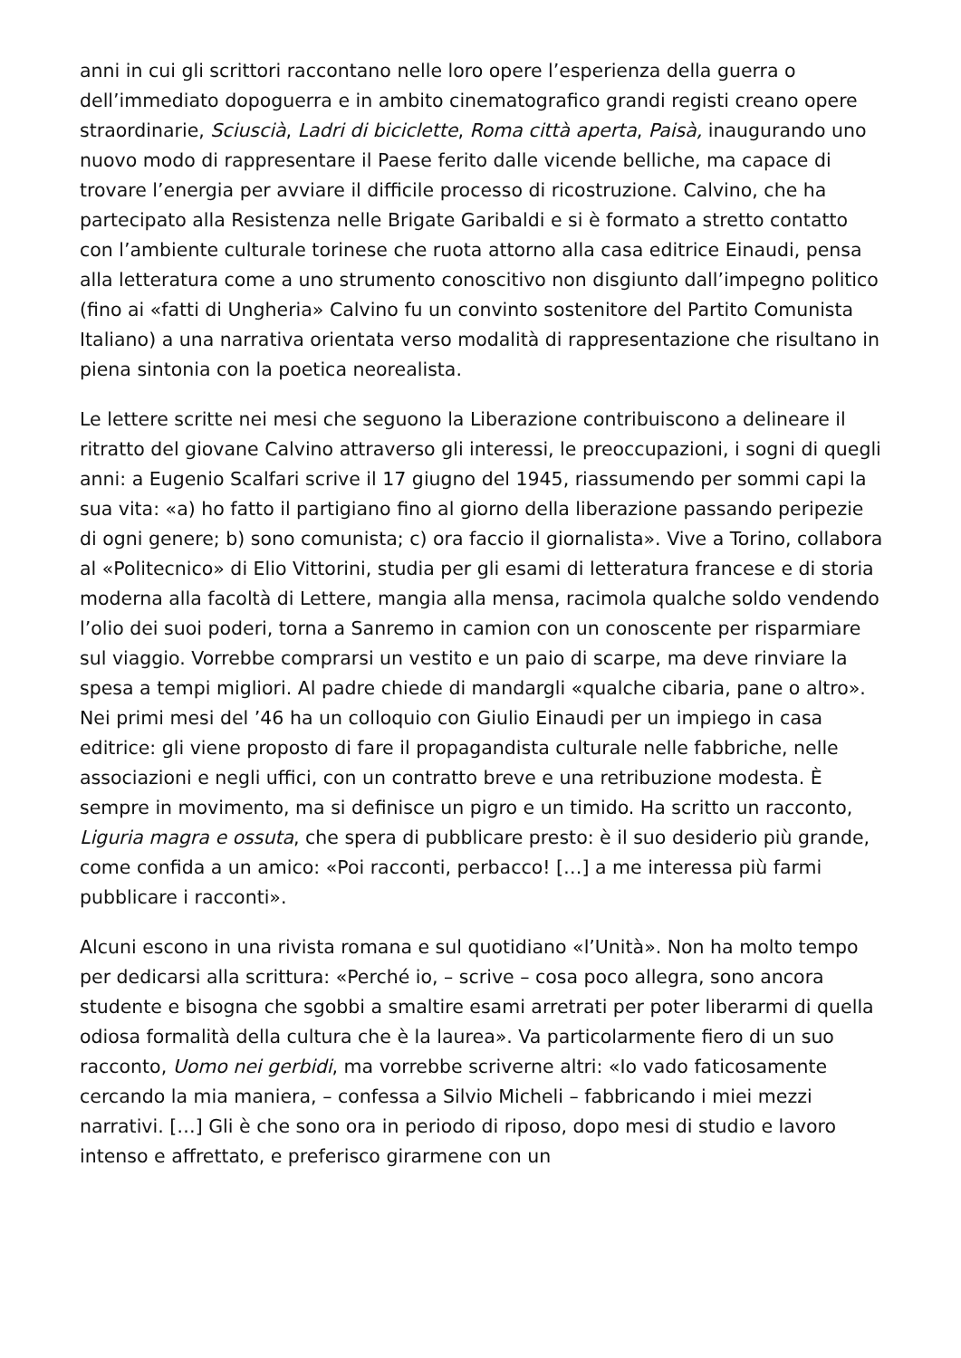anni in cui gli scrittori raccontano nelle loro opere l’esperienza della guerra o dell’immediato dopoguerra e in ambito cinematografico grandi registi creano opere straordinarie, Sciuscià, Ladri di biciclette, Roma città aperta, Paisà, inaugurando uno nuovo modo di rappresentare il Paese ferito dalle vicende belliche, ma capace di trovare l’energia per avviare il difficile processo di ricostruzione. Calvino, che ha partecipato alla Resistenza nelle Brigate Garibaldi e si è formato a stretto contatto con l’ambiente culturale torinese che ruota attorno alla casa editrice Einaudi, pensa alla letteratura come a uno strumento conoscitivo non disgiunto dall’impegno politico (fino ai «fatti di Ungheria» Calvino fu un convinto sostenitore del Partito Comunista Italiano) a una narrativa orientata verso modalità di rappresentazione che risultano in piena sintonia con la poetica neorealista.
Le lettere scritte nei mesi che seguono la Liberazione contribuiscono a delineare il ritratto del giovane Calvino attraverso gli interessi, le preoccupazioni, i sogni di quegli anni: a Eugenio Scalfari scrive il 17 giugno del 1945, riassumendo per sommi capi la sua vita: «a) ho fatto il partigiano fino al giorno della liberazione passando peripezie di ogni genere; b) sono comunista; c) ora faccio il giornalista». Vive a Torino, collabora al «Politecnico» di Elio Vittorini, studia per gli esami di letteratura francese e di storia moderna alla facoltà di Lettere, mangia alla mensa, racimola qualche soldo vendendo l’olio dei suoi poderi, torna a Sanremo in camion con un conoscente per risparmiare sul viaggio. Vorrebbe comprarsi un vestito e un paio di scarpe, ma deve rinviare la spesa a tempi migliori. Al padre chiede di mandargli «qualche cibaria, pane o altro». Nei primi mesi del ’46 ha un colloquio con Giulio Einaudi per un impiego in casa editrice: gli viene proposto di fare il propagandista culturale nelle fabbriche, nelle associazioni e negli uffici, con un contratto breve e una retribuzione modesta. È sempre in movimento, ma si definisce un pigro e un timido. Ha scritto un racconto, Liguria magra e ossuta, che spera di pubblicare presto: è il suo desiderio più grande, come confida a un amico: «Poi racconti, perbacco! […] a me interessa più farmi pubblicare i racconti».
Alcuni escono in una rivista romana e sul quotidiano «l’Unità». Non ha molto tempo per dedicarsi alla scrittura: «Perché io, – scrive – cosa poco allegra, sono ancora studente e bisogna che sgobbi a smaltire esami arretrati per poter liberarmi di quella odiosa formalità della cultura che è la laurea». Va particolarmente fiero di un suo racconto, Uomo nei gerbidi, ma vorrebbe scriverne altri: «Io vado faticosamente cercando la mia maniera, – confessa a Silvio Micheli – fabbricando i miei mezzi narrativi. […] Gli è che sono ora in periodo di riposo, dopo mesi di studio e lavoro intenso e affrettato, e preferisco girarmene con un